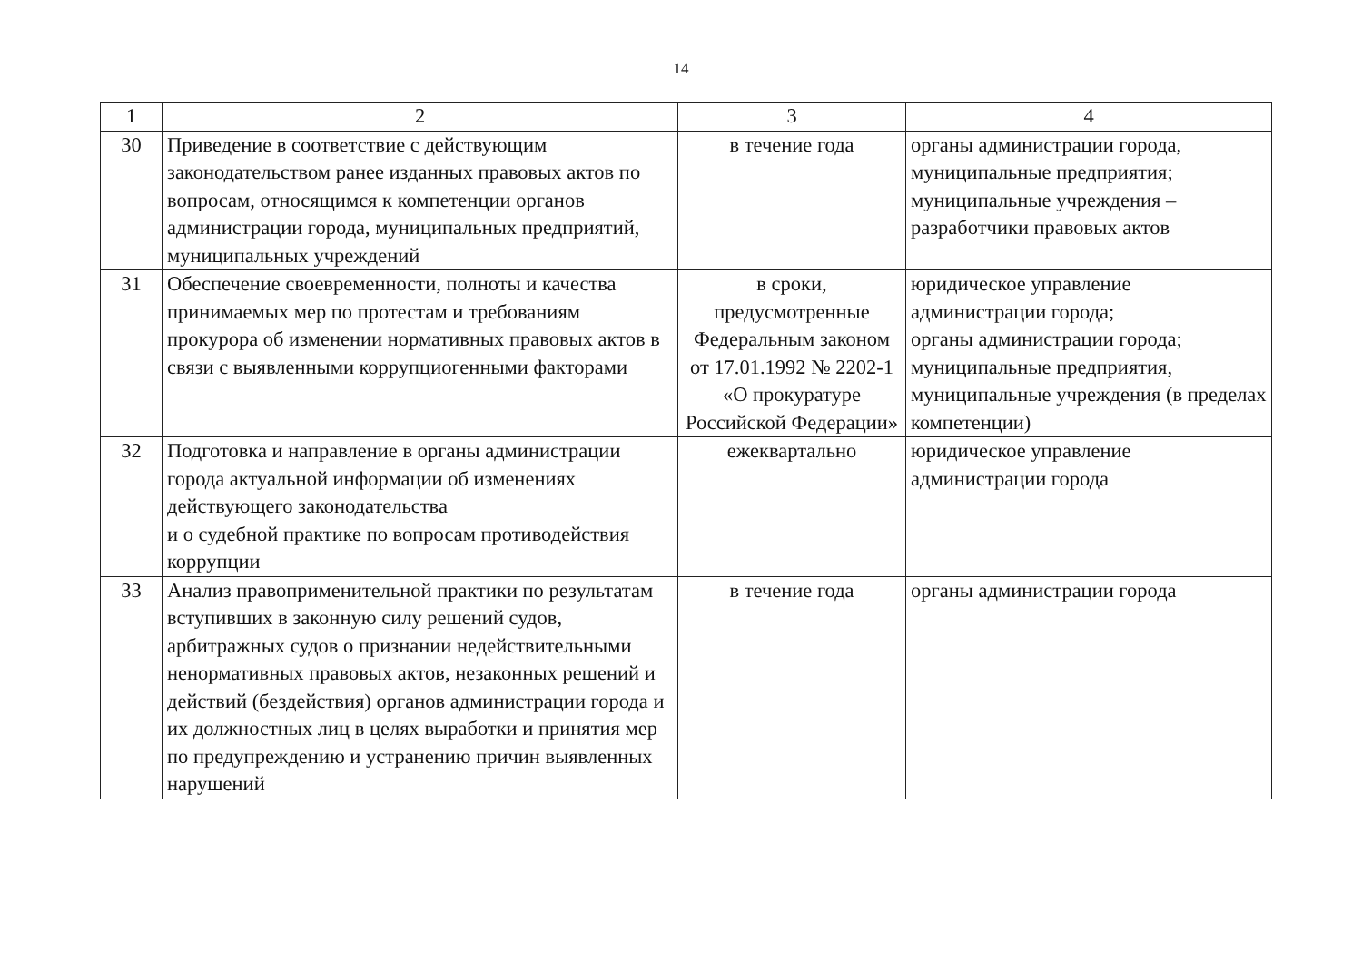14
| 1 | 2 | 3 | 4 |
| --- | --- | --- | --- |
| 30 | Приведение в соответствие с действующим законодательством ранее изданных правовых актов по вопросам, относящимся к компетенции органов администрации города, муниципальных предприятий, муниципальных учреждений | в течение года | органы администрации города, муниципальные предприятия; муниципальные учреждения – разработчики правовых актов |
| 31 | Обеспечение своевременности, полноты и качества принимаемых мер по протестам и требованиям прокурора об изменении нормативных правовых актов в связи с выявленными коррупциогенными факторами | в сроки, предусмотренные Федеральным законом от 17.01.1992 № 2202-1 «О прокуратуре Российской Федерации» | юридическое управление администрации города; органы администрации города; муниципальные предприятия, муниципальные учреждения (в пределах компетенции) |
| 32 | Подготовка и направление в органы администрации города актуальной информации об изменениях действующего законодательства и о судебной практике по вопросам противодействия коррупции | ежеквартально | юридическое управление администрации города |
| 33 | Анализ правоприменительной практики по результатам вступивших в законную силу решений судов, арбитражных судов о признании недействительными ненормативных правовых актов, незаконных решений и действий (бездействия) органов администрации города и их должностных лиц в целях выработки и принятия мер по предупреждению и устранению причин выявленных нарушений | в течение года | органы администрации города |